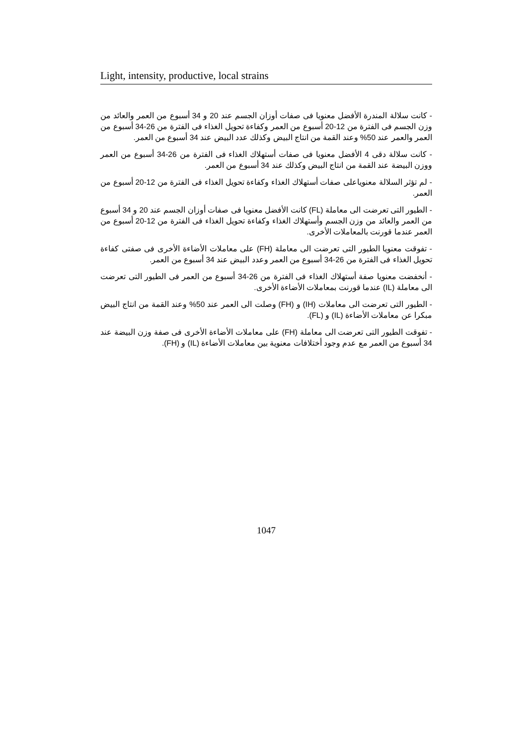Light, intensity, productive, local strains
- كانت سلالة المندرة الأفضل معنويا فى صفات أوزان الجسم عند 20 و 34 أسبوع من العمر والعائد من وزن الجسم فى الفترة من 12-20 أسبوع من العمر وكفاءة تحويل الغذاء فى الفترة من 26-34 أسبوع من العمر والعمر عند 50% وعند القمة من انتاج البيض وكذلك عدد البيض عند 34 أسبوع من العمر.
- كانت سلالة دقى 4 الأفضل معنويا فى صفات أستهلاك الغذاء فى الفترة من 26-34 أسبوع من العمر ووزن البيضة عند القمة من انتاج البيض وكذلك عند 34 أسبوع من العمر.
- لم تؤثر السلالة معنوياعلى صفات أستهلاك الغذاء وكفاءة تحويل الغذاء فى الفترة من 12-20 أسبوع من العمر.
- الطيور التى تعرضت الى معاملة (FL) كانت الأفضل معنويا فى صفات أوزان الجسم عند 20 و 34 أسبوع من العمر والعائد من وزن الجسم وأستهلاك الغذاء وكفاءة تحويل الغذاء فى الفترة من 12-20 أسبوع من العمر عندما قورنت بالمعاملات الأخرى.
- تفوقت معنويا الطيور التى تعرضت الى معاملة (FH) على معاملات الأضاءة الأخرى فى صفتى كفاءة تحويل الغذاء فى الفترة من 26-34 أسبوع من العمر وعدد البيض عند 34 أسبوع من العمر.
- أنخفضت معنويا صفة أستهلاك الغذاء فى الفترة من 26-34 أسبوع من العمر فى الطيور التى تعرضت الى معاملة (IL) عندما قورنت بمعاملات الأضاءة الأخرى.
- الطيور التى تعرضت الى معاملات (IH) و (FH) وصلت الى العمر عند 50% وعند القمة من انتاج البيض مبكرا عن معاملات الأضاءة (IL) و (FL).
- تفوقت الطيور التى تعرضت الى معاملة (FH) على معاملات الأضاءة الأخرى فى صفة وزن البيضة عند 34 أسبوع من العمر مع عدم وجود أختلافات معنوية بين معاملات الأضاءة (IL) و (FH).
1047